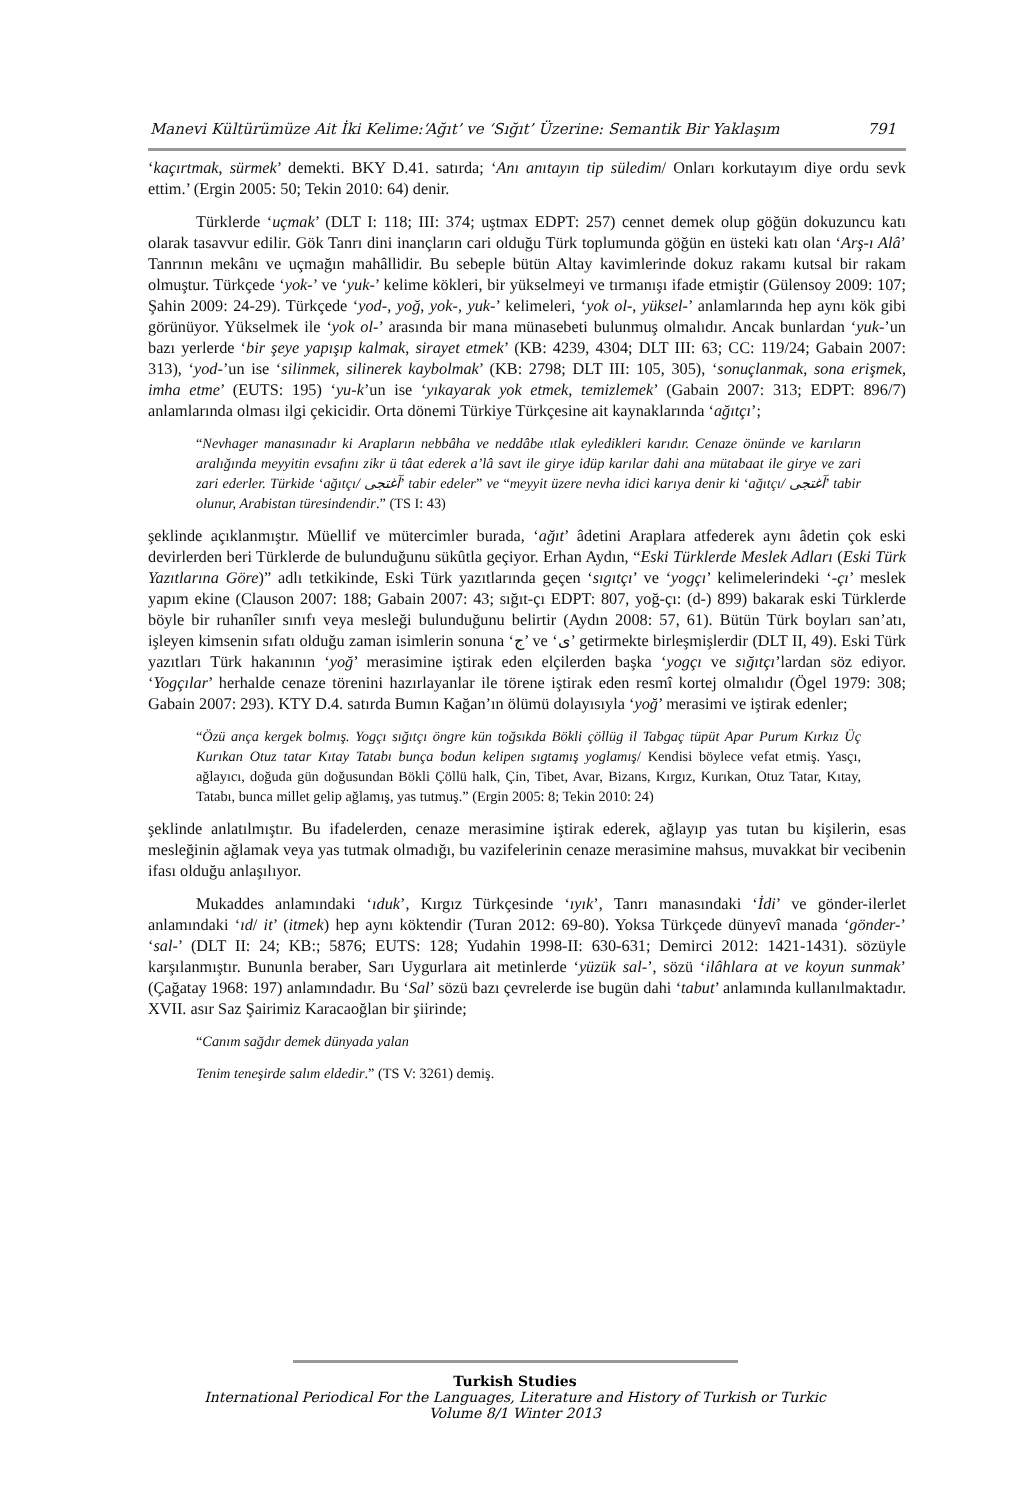Manevi Kültürümüze Ait İki Kelime:‘Ağıt’ ve ‘Sığıt’ Üzerine: Semantik Bir Yaklaşım 791
‘kaçırtmak, sürmek’ demekti. BKY D.41. satırda; ‘Anı anıtayın tip süledim/ Onları korkutayım diye ordu sevk ettim.’ (Ergin 2005: 50; Tekin 2010: 64) denir.
Türklerde ‘uçmak’ (DLT I: 118; III: 374; uştmax EDPT: 257) cennet demek olup göğün dokuzuncu katı olarak tasavvur edilir. Gök Tanrı dini inançların cari olduğu Türk toplumunda göğün en üsteki katı olan ‘Arş-ı Alâ’ Tanrının mekânı ve uçmağın mahâllidir. Bu sebeple bütün Altay kavimlerinde dokuz rakamı kutsal bir rakam olmuştur. Türkçede ‘yok-’ ve ‘yuk-’ kelime kökleri, bir yükselmeyi ve tırmanışı ifade etmiştir (Gülensoy 2009: 107; Şahin 2009: 24-29). Türkçede ‘yod-, yoğ, yok-, yuk-’ kelimeleri, ‘yok ol-, yüksel-’ anlamlarında hep aynı kök gibi görünüyor. Yükselmek ile ‘yok ol-’ arasında bir mana münasebeti bulunmuş olmalıdır. Ancak bunlardan ‘yuk-’un bazı yerlerde ‘bir şeye yapışıp kalmak, sirayet etmek’ (KB: 4239, 4304; DLT III: 63; CC: 119/24; Gabain 2007: 313), ‘yod-’un ise ‘silinmek, silinerek kaybolmak’ (KB: 2798; DLT III: 105, 305), ‘sonuçlanmak, sona erişmek, imha etme’ (EUTS: 195) ‘yu-k’un ise ‘yıkayarak yok etmek, temizlemek’ (Gabain 2007: 313; EDPT: 896/7) anlamlarında olması ilgi çekicidir. Orta dönemi Türkiye Türkçesine ait kaynaklarında ‘ağıtçı’;
“Nevhager manasınadır ki Arapların nebbâha ve neddâbe ıtlak eyledikleri karıdır. Cenaze önünde ve karıların aralığında meyyitin evsafını zikr ü tâat ederek a’lâ savt ile girye idüp karılar dahi ana mütabaat ile girye ve zari zari ederler. Türkide ‘ağıtçı/ آغتجى’ tabir edeler” ve “meyyit üzere nevha idici karıya denir ki ‘ağıtçı/ آغتجى’ tabir olunur, Arabistan türesindendir.” (TS I: 43)
şeklinde açıklanmıştır. Müellif ve mütercimler burada, ‘ağıt’ âdetini Araplara atfederek aynı âdetin çok eski devirlerden beri Türklerde de bulunduğunu sükûtla geçiyor. Erhan Aydın, “Eski Türklerde Meslek Adları (Eski Türk Yazıtlarına Göre)” adlı tetkikinde, Eski Türk yazıtlarında geçen ‘sıgıtçı’ ve ‘yogçı’ kelimelerindeki ‘-çı’ meslek yapım ekine (Clauson 2007: 188; Gabain 2007: 43; sığıt-çı EDPT: 807, yoğ-çı: (d-) 899) bakarak eski Türklerde böyle bir ruhanîler sınıfı veya mesleği bulunduğunu belirtir (Aydın 2008: 57, 61). Bütün Türk boyları san’atı, işleyen kimsenin sıfatı olduğu zaman isimlerin sonuna ‘ج’ ve ‘ى’ getirmekte birleşmişlerdir (DLT II, 49). Eski Türk yazıtları Türk hakanının ‘yoğ’ merasimine iştirak eden elçilerden başka ‘yogçı ve sığıtçı’lardan söz ediyor. ‘Yogçılar’ herhalde cenaze törenini hazırlayanlar ile törene iştirak eden resmî kortej olmalıdır (Ögel 1979: 308; Gabain 2007: 293). KTY D.4. satırda Bumın Kağan’ın ölümü dolayısıyla ‘yoğ’ merasimi ve iştirak edenler;
“Özü ança kergek bolmış. Yogçı sığıtçı öngre kün toğsıkda Bökli çöllüg il Tabgaç tüpüt Apar Purum Kırkız Üç Kurıkan Otuz tatar Kıtay Tatabı bunça bodun kelipen sıgtamış yoglamış/ Kendisi böylece vefat etmiş. Yasçı, ağlayıcı, doğuda gün doğusundan Bökli Çöllü halk, Çin, Tibet, Avar, Bizans, Kırgız, Kurıkan, Otuz Tatar, Kıtay, Tatabı, bunca millet gelip ağlamış, yas tutmuş.” (Ergin 2005: 8; Tekin 2010: 24)
şeklinde anlatılmıştır. Bu ifadelerden, cenaze merasimine iştirak ederek, ağlayıp yas tutan bu kişilerin, esas mesleğinin ağlamak veya yas tutmak olmadığı, bu vazifelerinin cenaze merasimine mahsus, muvakkat bir vecibenin ifası olduğu anlaşılıyor.
Mukaddes anlamındaki ‘ıduk’, Kırgız Türkçesinde ‘ıyık’, Tanrı manasındaki ‘İdi’ ve gönder-ilerlet anlamındaki ‘ıd/ it’ (itmek) hep aynı köktendir (Turan 2012: 69-80). Yoksa Türkçede dünyevî manada ‘gönder-’ ‘sal-’ (DLT II: 24; KB:; 5876; EUTS: 128; Yudahin 1998-II: 630-631; Demirci 2012: 1421-1431). sözüyle karşılanmıştır. Bununla beraber, Sarı Uygurlara ait metinlerde ‘yüzük sal-’, sözü ‘ilâhlara at ve koyun sunmak’ (Çağatay 1968: 197) anlamındadır. Bu ‘Sal’ sözü bazı çevrelerde ise bugün dahi ‘tabut’ anlamında kullanılmaktadır. XVII. asır Saz Şairimiz Karacaoğlan bir şiirinde;
“Canım sağdır demek dünyada yalan
Tenim teneşirde salım eldedir.” (TS V: 3261) demiş.
Turkish Studies
International Periodical For the Languages, Literature and History of Turkish or Turkic
Volume 8/1 Winter 2013